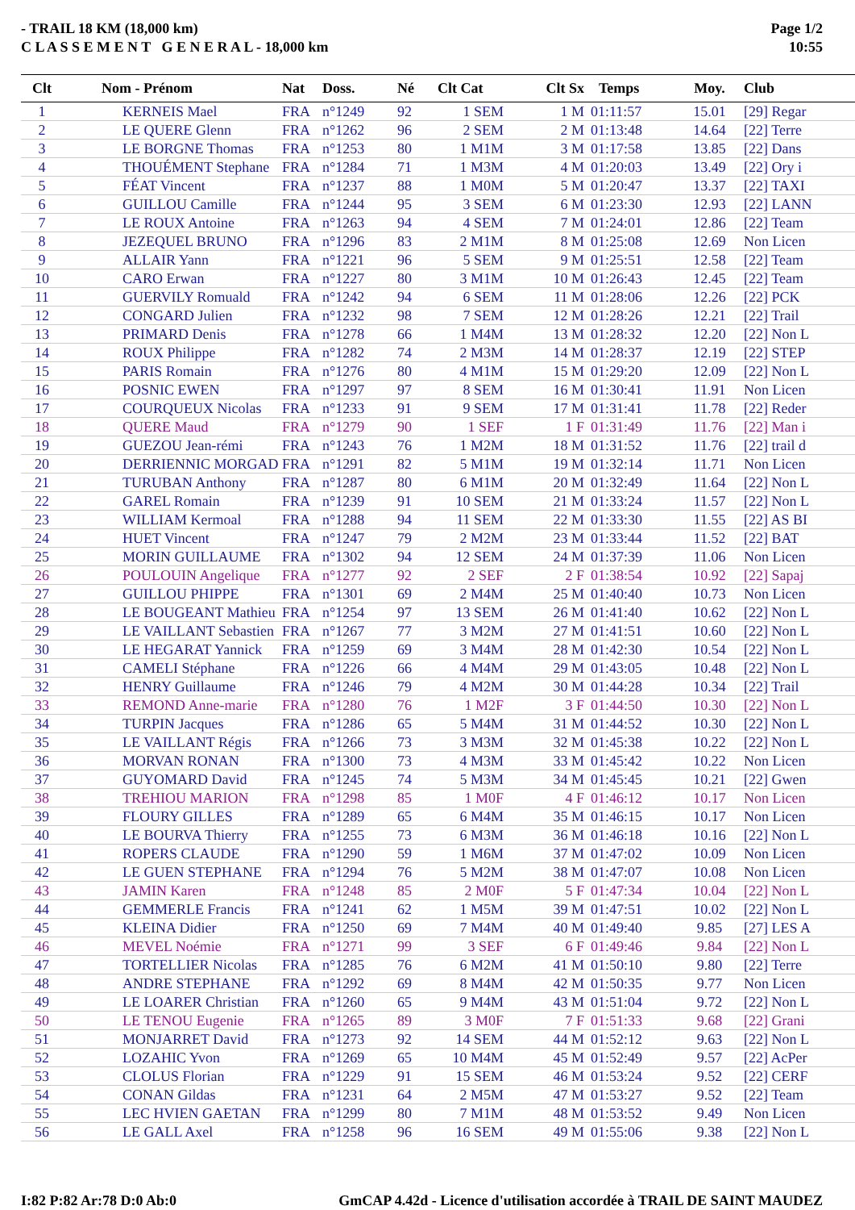- TRAIL 18 KM (18,000 km)
C L A S S E M E N T G E N E R A L - 18,000 km
Page 1/2
10:55
| Clt | Nom - Prénom | Nat | Doss. | Né | Clt Cat | Clt Sx | Temps | Moy. | Club |
| --- | --- | --- | --- | --- | --- | --- | --- | --- | --- |
| 1 | KERNEIS Mael | FRA | n°1249 | 92 | 1 SEM | 1 M | 01:11:57 | 15.01 | [29] Regar |
| 2 | LE QUERE Glenn | FRA | n°1262 | 96 | 2 SEM | 2 M | 01:13:48 | 14.64 | [22] Terre |
| 3 | LE BORGNE Thomas | FRA | n°1253 | 80 | 1 M1M | 3 M | 01:17:58 | 13.85 | [22] Dans |
| 4 | THOUÉMENT Stephane | FRA | n°1284 | 71 | 1 M3M | 4 M | 01:20:03 | 13.49 | [22] Ory i |
| 5 | FÉAT Vincent | FRA | n°1237 | 88 | 1 M0M | 5 M | 01:20:47 | 13.37 | [22] TAXI |
| 6 | GUILLOU Camille | FRA | n°1244 | 95 | 3 SEM | 6 M | 01:23:30 | 12.93 | [22] LANN |
| 7 | LE ROUX Antoine | FRA | n°1263 | 94 | 4 SEM | 7 M | 01:24:01 | 12.86 | [22] Team |
| 8 | JEZEQUEL BRUNO | FRA | n°1296 | 83 | 2 M1M | 8 M | 01:25:08 | 12.69 | Non Licen |
| 9 | ALLAIR Yann | FRA | n°1221 | 96 | 5 SEM | 9 M | 01:25:51 | 12.58 | [22] Team |
| 10 | CARO Erwan | FRA | n°1227 | 80 | 3 M1M | 10 M | 01:26:43 | 12.45 | [22] Team |
| 11 | GUERVILY Romuald | FRA | n°1242 | 94 | 6 SEM | 11 M | 01:28:06 | 12.26 | [22] PCK |
| 12 | CONGARD Julien | FRA | n°1232 | 98 | 7 SEM | 12 M | 01:28:26 | 12.21 | [22] Trail |
| 13 | PRIMARD Denis | FRA | n°1278 | 66 | 1 M4M | 13 M | 01:28:32 | 12.20 | [22] Non L |
| 14 | ROUX Philippe | FRA | n°1282 | 74 | 2 M3M | 14 M | 01:28:37 | 12.19 | [22] STEP |
| 15 | PARIS Romain | FRA | n°1276 | 80 | 4 M1M | 15 M | 01:29:20 | 12.09 | [22] Non L |
| 16 | POSNIC EWEN | FRA | n°1297 | 97 | 8 SEM | 16 M | 01:30:41 | 11.91 | Non Licen |
| 17 | COURQUEUX Nicolas | FRA | n°1233 | 91 | 9 SEM | 17 M | 01:31:41 | 11.78 | [22] Reder |
| 18 | QUERE Maud | FRA | n°1279 | 90 | 1 SEF | 1 F | 01:31:49 | 11.76 | [22] Man i |
| 19 | GUEZOU Jean-rémi | FRA | n°1243 | 76 | 1 M2M | 18 M | 01:31:52 | 11.76 | [22] trail d |
| 20 | DERRIENNIC MORGAD | FRA | n°1291 | 82 | 5 M1M | 19 M | 01:32:14 | 11.71 | Non Licen |
| 21 | TURUBAN Anthony | FRA | n°1287 | 80 | 6 M1M | 20 M | 01:32:49 | 11.64 | [22] Non L |
| 22 | GAREL Romain | FRA | n°1239 | 91 | 10 SEM | 21 M | 01:33:24 | 11.57 | [22] Non L |
| 23 | WILLIAM Kermoal | FRA | n°1288 | 94 | 11 SEM | 22 M | 01:33:30 | 11.55 | [22] AS BI |
| 24 | HUET Vincent | FRA | n°1247 | 79 | 2 M2M | 23 M | 01:33:44 | 11.52 | [22] BAT |
| 25 | MORIN GUILLAUME | FRA | n°1302 | 94 | 12 SEM | 24 M | 01:37:39 | 11.06 | Non Licen |
| 26 | POULOUIN Angelique | FRA | n°1277 | 92 | 2 SEF | 2 F | 01:38:54 | 10.92 | [22] Sapaj |
| 27 | GUILLOU PHIPPE | FRA | n°1301 | 69 | 2 M4M | 25 M | 01:40:40 | 10.73 | Non Licen |
| 28 | LE BOUGEANT Mathieu | FRA | n°1254 | 97 | 13 SEM | 26 M | 01:41:40 | 10.62 | [22] Non L |
| 29 | LE VAILLANT Sebastien | FRA | n°1267 | 77 | 3 M2M | 27 M | 01:41:51 | 10.60 | [22] Non L |
| 30 | LE HEGARAT Yannick | FRA | n°1259 | 69 | 3 M4M | 28 M | 01:42:30 | 10.54 | [22] Non L |
| 31 | CAMELI Stéphane | FRA | n°1226 | 66 | 4 M4M | 29 M | 01:43:05 | 10.48 | [22] Non L |
| 32 | HENRY Guillaume | FRA | n°1246 | 79 | 4 M2M | 30 M | 01:44:28 | 10.34 | [22] Trail |
| 33 | REMOND Anne-marie | FRA | n°1280 | 76 | 1 M2F | 3 F | 01:44:50 | 10.30 | [22] Non L |
| 34 | TURPIN Jacques | FRA | n°1286 | 65 | 5 M4M | 31 M | 01:44:52 | 10.30 | [22] Non L |
| 35 | LE VAILLANT Régis | FRA | n°1266 | 73 | 3 M3M | 32 M | 01:45:38 | 10.22 | [22] Non L |
| 36 | MORVAN RONAN | FRA | n°1300 | 73 | 4 M3M | 33 M | 01:45:42 | 10.22 | Non Licen |
| 37 | GUYOMARD David | FRA | n°1245 | 74 | 5 M3M | 34 M | 01:45:45 | 10.21 | [22] Gwen |
| 38 | TREHIOU MARION | FRA | n°1298 | 85 | 1 M0F | 4 F | 01:46:12 | 10.17 | Non Licen |
| 39 | FLOURY GILLES | FRA | n°1289 | 65 | 6 M4M | 35 M | 01:46:15 | 10.17 | Non Licen |
| 40 | LE BOURVA Thierry | FRA | n°1255 | 73 | 6 M3M | 36 M | 01:46:18 | 10.16 | [22] Non L |
| 41 | ROPERS CLAUDE | FRA | n°1290 | 59 | 1 M6M | 37 M | 01:47:02 | 10.09 | Non Licen |
| 42 | LE GUEN STEPHANE | FRA | n°1294 | 76 | 5 M2M | 38 M | 01:47:07 | 10.08 | Non Licen |
| 43 | JAMIN Karen | FRA | n°1248 | 85 | 2 M0F | 5 F | 01:47:34 | 10.04 | [22] Non L |
| 44 | GEMMERLE Francis | FRA | n°1241 | 62 | 1 M5M | 39 M | 01:47:51 | 10.02 | [22] Non L |
| 45 | KLEINA Didier | FRA | n°1250 | 69 | 7 M4M | 40 M | 01:49:40 | 9.85 | [27] LES A |
| 46 | MEVEL Noémie | FRA | n°1271 | 99 | 3 SEF | 6 F | 01:49:46 | 9.84 | [22] Non L |
| 47 | TORTELLIER Nicolas | FRA | n°1285 | 76 | 6 M2M | 41 M | 01:50:10 | 9.80 | [22] Terre |
| 48 | ANDRE STEPHANE | FRA | n°1292 | 69 | 8 M4M | 42 M | 01:50:35 | 9.77 | Non Licen |
| 49 | LE LOARER Christian | FRA | n°1260 | 65 | 9 M4M | 43 M | 01:51:04 | 9.72 | [22] Non L |
| 50 | LE TENOU Eugenie | FRA | n°1265 | 89 | 3 M0F | 7 F | 01:51:33 | 9.68 | [22] Grani |
| 51 | MONJARRET David | FRA | n°1273 | 92 | 14 SEM | 44 M | 01:52:12 | 9.63 | [22] Non L |
| 52 | LOZAHIC Yvon | FRA | n°1269 | 65 | 10 M4M | 45 M | 01:52:49 | 9.57 | [22] AcPer |
| 53 | CLOLUS Florian | FRA | n°1229 | 91 | 15 SEM | 46 M | 01:53:24 | 9.52 | [22] CERF |
| 54 | CONAN Gildas | FRA | n°1231 | 64 | 2 M5M | 47 M | 01:53:27 | 9.52 | [22] Team |
| 55 | LEC HVIEN GAETAN | FRA | n°1299 | 80 | 7 M1M | 48 M | 01:53:52 | 9.49 | Non Licen |
| 56 | LE GALL Axel | FRA | n°1258 | 96 | 16 SEM | 49 M | 01:55:06 | 9.38 | [22] Non L |
I:82 P:82 Ar:78 D:0 Ab:0 GmCAP 4.42d - Licence d'utilisation accordée à TRAIL DE SAINT MAUDEZ